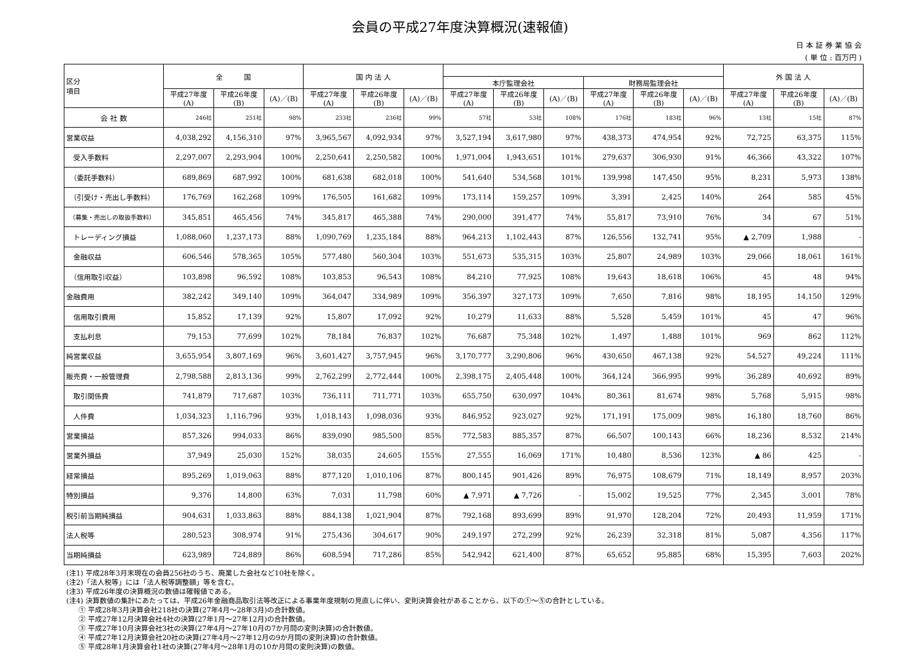会員の平成27年度決算概況(速報値)
日 本 証 券 業 協 会
( 単 位 : 百万円 )
| 区分 項目 | 全 国 | | | 国 内 法 人 | | | | | | | | | 外 国 法 人 | | |
| --- | --- | --- | --- | --- | --- | --- | --- | --- | --- | --- | --- | --- | --- | --- | --- |
| | | | | | | | 本庁監理会社 | | | 財務局監理会社 | | | | | |
| | 平成27年度 (A) | 平成26年度 (B) | (A)／(B) | 平成27年度 (A) | 平成26年度 (B) | (A)／(B) | 平成27年度 (A) | 平成26年度 (B) | (A)／(B) | 平成27年度 (A) | 平成26年度 (B) | (A)／(B) | 平成27年度 (A) | 平成26年度 (B) | (A)／(B) |
| 会 社 数 | 246社 | 251社 | 98% | 233社 | 236社 | 99% | 57社 | 53社 | 108% | 176社 | 183社 | 96% | 13社 | 15社 | 87% |
| 営業収益 | 4,038,292 | 4,156,310 | 97% | 3,965,567 | 4,092,934 | 97% | 3,527,194 | 3,617,980 | 97% | 438,373 | 474,954 | 92% | 72,725 | 63,375 | 115% |
| 受入手数料 | 2,297,007 | 2,293,904 | 100% | 2,250,641 | 2,250,582 | 100% | 1,971,004 | 1,943,651 | 101% | 279,637 | 306,930 | 91% | 46,366 | 43,322 | 107% |
| （委託手数料） | 689,869 | 687,992 | 100% | 681,638 | 682,018 | 100% | 541,640 | 534,568 | 101% | 139,998 | 147,450 | 95% | 8,231 | 5,973 | 138% |
| （引受け・売出し手数料） | 176,769 | 162,268 | 109% | 176,505 | 161,682 | 109% | 173,114 | 159,257 | 109% | 3,391 | 2,425 | 140% | 264 | 585 | 45% |
| （募集・売出しの取扱手数料） | 345,851 | 465,456 | 74% | 345,817 | 465,388 | 74% | 290,000 | 391,477 | 74% | 55,817 | 73,910 | 76% | 34 | 67 | 51% |
| トレーディング損益 | 1,088,060 | 1,237,173 | 88% | 1,090,769 | 1,235,184 | 88% | 964,213 | 1,102,443 | 87% | 126,556 | 132,741 | 95% | ▲ 2,709 | 1,988 | - |
| 金融収益 | 606,546 | 578,365 | 105% | 577,480 | 560,304 | 103% | 551,673 | 535,315 | 103% | 25,807 | 24,989 | 103% | 29,066 | 18,061 | 161% |
| （信用取引収益） | 103,898 | 96,592 | 108% | 103,853 | 96,543 | 108% | 84,210 | 77,925 | 108% | 19,643 | 18,618 | 106% | 45 | 48 | 94% |
| 金融費用 | 382,242 | 349,140 | 109% | 364,047 | 334,989 | 109% | 356,397 | 327,173 | 109% | 7,650 | 7,816 | 98% | 18,195 | 14,150 | 129% |
| 信用取引費用 | 15,852 | 17,139 | 92% | 15,807 | 17,092 | 92% | 10,279 | 11,633 | 88% | 5,528 | 5,459 | 101% | 45 | 47 | 96% |
| 支払利息 | 79,153 | 77,699 | 102% | 78,184 | 76,837 | 102% | 76,687 | 75,348 | 102% | 1,497 | 1,488 | 101% | 969 | 862 | 112% |
| 純営業収益 | 3,655,954 | 3,807,169 | 96% | 3,601,427 | 3,757,945 | 96% | 3,170,777 | 3,290,806 | 96% | 430,650 | 467,138 | 92% | 54,527 | 49,224 | 111% |
| 販売費・一般管理費 | 2,798,588 | 2,813,136 | 99% | 2,762,299 | 2,772,444 | 100% | 2,398,175 | 2,405,448 | 100% | 364,124 | 366,995 | 99% | 36,289 | 40,692 | 89% |
| 取引関係費 | 741,879 | 717,687 | 103% | 736,111 | 711,771 | 103% | 655,750 | 630,097 | 104% | 80,361 | 81,674 | 98% | 5,768 | 5,915 | 98% |
| 人件費 | 1,034,323 | 1,116,796 | 93% | 1,018,143 | 1,098,036 | 93% | 846,952 | 923,027 | 92% | 171,191 | 175,009 | 98% | 16,180 | 18,760 | 86% |
| 営業損益 | 857,326 | 994,033 | 86% | 839,090 | 985,500 | 85% | 772,583 | 885,357 | 87% | 66,507 | 100,143 | 66% | 18,236 | 8,532 | 214% |
| 営業外損益 | 37,949 | 25,030 | 152% | 38,035 | 24,605 | 155% | 27,555 | 16,069 | 171% | 10,480 | 8,536 | 123% | ▲ 86 | 425 | - |
| 経常損益 | 895,269 | 1,019,063 | 88% | 877,120 | 1,010,106 | 87% | 800,145 | 901,426 | 89% | 76,975 | 108,679 | 71% | 18,149 | 8,957 | 203% |
| 特別損益 | 9,376 | 14,800 | 63% | 7,031 | 11,798 | 60% | ▲ 7,971 | ▲ 7,726 | - | 15,002 | 19,525 | 77% | 2,345 | 3,001 | 78% |
| 税引前当期純損益 | 904,631 | 1,033,863 | 88% | 884,138 | 1,021,904 | 87% | 792,168 | 893,699 | 89% | 91,970 | 128,204 | 72% | 20,493 | 11,959 | 171% |
| 法人税等 | 280,523 | 308,974 | 91% | 275,436 | 304,617 | 90% | 249,197 | 272,299 | 92% | 26,239 | 32,318 | 81% | 5,087 | 4,356 | 117% |
| 当期純損益 | 623,989 | 724,889 | 86% | 608,594 | 717,286 | 85% | 542,942 | 621,400 | 87% | 65,652 | 95,885 | 68% | 15,395 | 7,603 | 202% |
(注1) 平成28年3月末現在の会員256社のうち、廃業した会社など10社を除く。
(注2)「法人税等」には「法人税等調整額」等を含む。
(注3) 平成26年度の決算概況の数値は確報値である。
(注4) 決算数値の集計にあたっては、平成26年金融商品取引法等改正による事業年度規制の見直しに伴い、変則決算会社があることから、以下の①～⑤の合計としている。
① 平成28年3月決算会社218社の決算(27年4月～28年3月)の合計数値。
② 平成27年12月決算会社4社の決算(27年1月～27年12月)の合計数値。
③ 平成27年10月決算会社3社の決算(27年4月～27年10月の7か月間の変則決算)の合計数値。
④ 平成27年12月決算会社20社の決算(27年4月～27年12月の9か月間の変則決算)の合計数値。
⑤ 平成28年1月決算会社1社の決算(27年4月～28年1月の10か月間の変則決算)の数値。